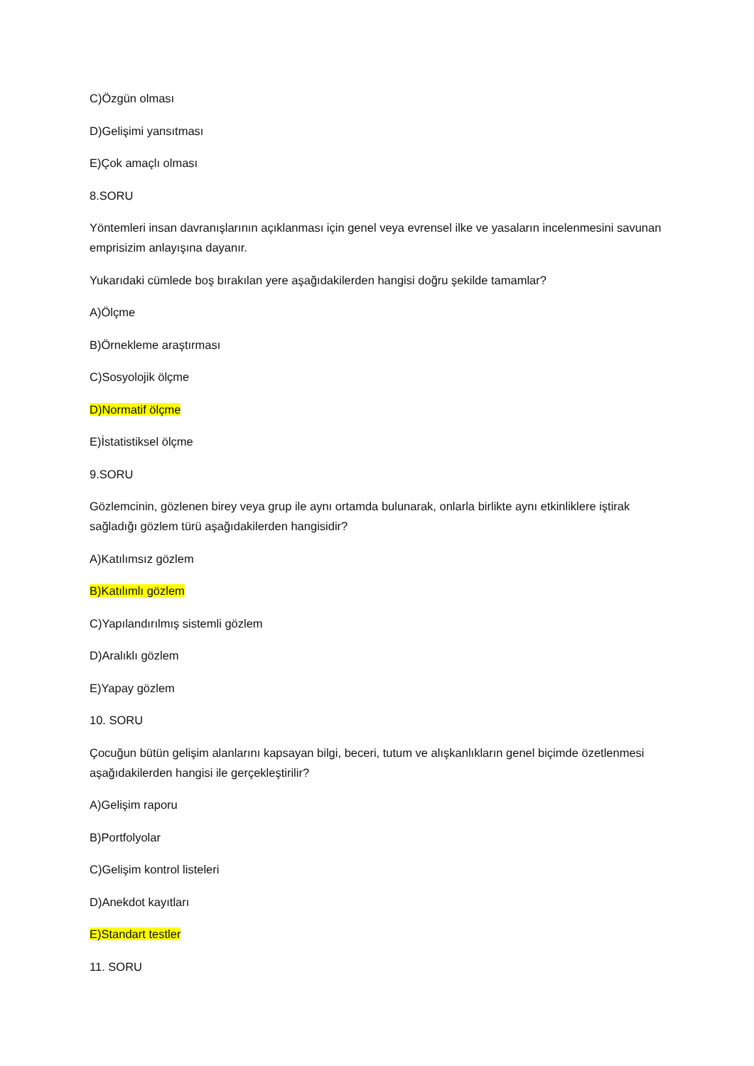C)Özgün olması
D)Gelişimi yansıtması
E)Çok amaçlı olması
8.SORU
Yöntemleri insan davranışlarının açıklanması için genel veya evrensel ilke ve yasaların incelenmesini savunan emprisizim anlayışına dayanır.
Yukarıdaki cümlede boş bırakılan yere aşağıdakilerden hangisi doğru şekilde tamamlar?
A)Ölçme
B)Örnekleme araştırması
C)Sosyolojik ölçme
D)Normatif ölçme
E)İstatistiksel ölçme
9.SORU
Gözlemcinin, gözlenen birey veya grup ile aynı ortamda bulunarak, onlarla birlikte aynı etkinliklere iştirak sağladığı gözlem türü aşağıdakilerden hangisidir?
A)Katılımsız gözlem
B)Katılımlı gözlem
C)Yapılandırılmış sistemli gözlem
D)Aralıklı gözlem
E)Yapay gözlem
10. SORU
Çocuğun bütün gelişim alanlarını kapsayan bilgi, beceri, tutum ve alışkanlıkların genel biçimde özetlenmesi aşağıdakilerden hangisi ile gerçekleştirilir?
A)Gelişim raporu
B)Portfolyolar
C)Gelişim kontrol listeleri
D)Anekdot kayıtları
E)Standart testler
11. SORU